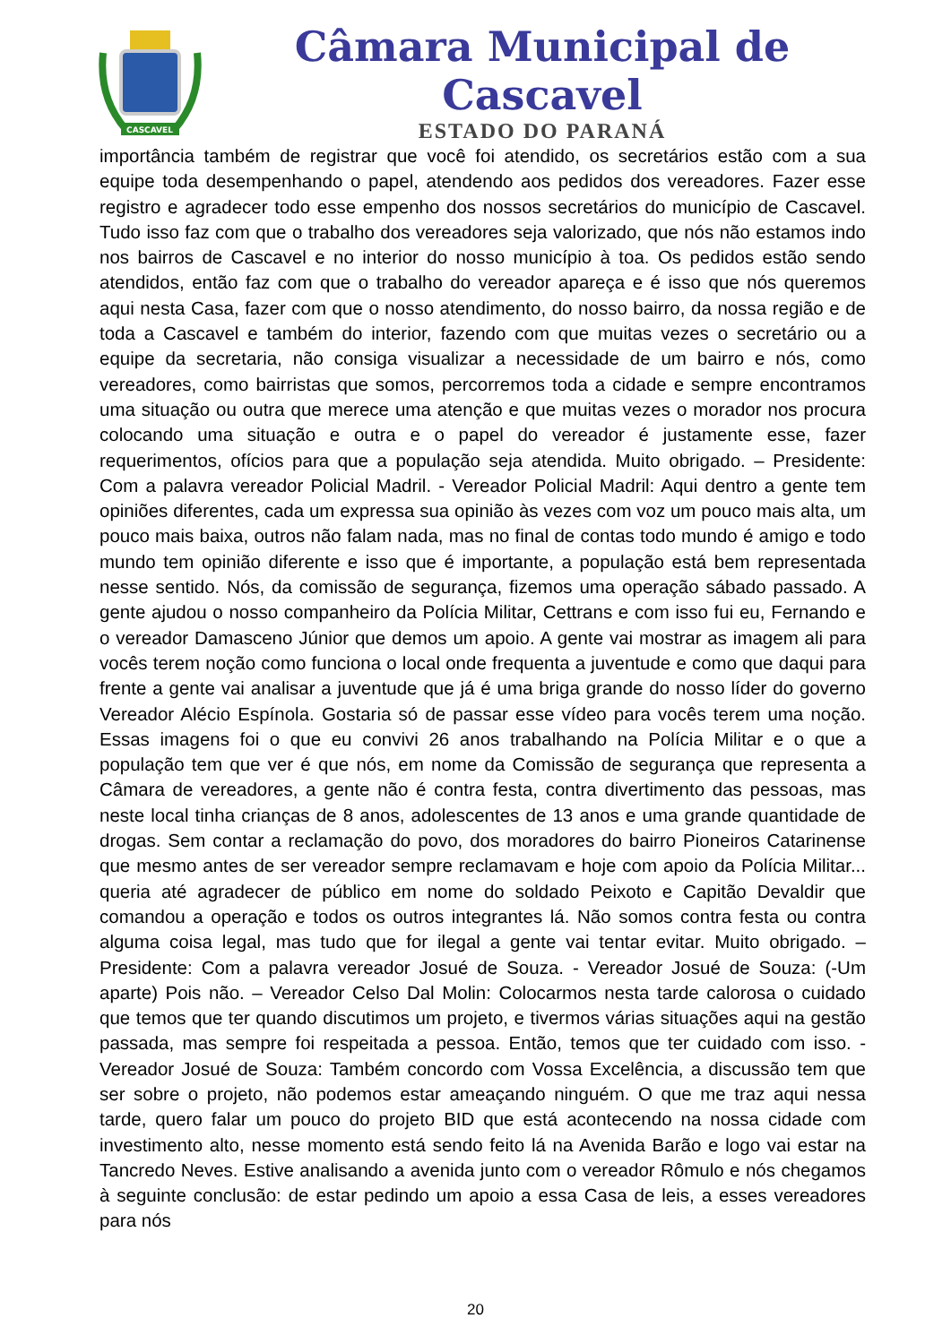CASCAVEL
Câmara Municipal de Cascavel
ESTADO DO PARANÁ
importância também de registrar que você foi atendido, os secretários estão com a sua equipe toda desempenhando o papel, atendendo aos pedidos dos vereadores. Fazer esse registro e agradecer todo esse empenho dos nossos secretários do município de Cascavel. Tudo isso faz com que o trabalho dos vereadores seja valorizado, que nós não estamos indo nos bairros de Cascavel e no interior do nosso município à toa. Os pedidos estão sendo atendidos, então faz com que o trabalho do vereador apareça e é isso que nós queremos aqui nesta Casa, fazer com que o nosso atendimento, do nosso bairro, da nossa região e de toda a Cascavel e também do interior, fazendo com que muitas vezes o secretário ou a equipe da secretaria, não consiga visualizar a necessidade de um bairro e nós, como vereadores, como bairristas que somos, percorremos toda a cidade e sempre encontramos uma situação ou outra que merece uma atenção e que muitas vezes o morador nos procura colocando uma situação e outra e o papel do vereador é justamente esse, fazer requerimentos, ofícios para que a população seja atendida. Muito obrigado. – Presidente: Com a palavra vereador Policial Madril. - Vereador Policial Madril: Aqui dentro a gente tem opiniões diferentes, cada um expressa sua opinião às vezes com voz um pouco mais alta, um pouco mais baixa, outros não falam nada, mas no final de contas todo mundo é amigo e todo mundo tem opinião diferente e isso que é importante, a população está bem representada nesse sentido. Nós, da comissão de segurança, fizemos uma operação sábado passado. A gente ajudou o nosso companheiro da Polícia Militar, Cettrans e com isso fui eu, Fernando e o vereador Damasceno Júnior que demos um apoio. A gente vai mostrar as imagem ali para vocês terem noção como funciona o local onde frequenta a juventude e como que daqui para frente a gente vai analisar a juventude que já é uma briga grande do nosso líder do governo Vereador Alécio Espínola. Gostaria só de passar esse vídeo para vocês terem uma noção. Essas imagens foi o que eu convivi 26 anos trabalhando na Polícia Militar e o que a população tem que ver é que nós, em nome da Comissão de segurança que representa a Câmara de vereadores, a gente não é contra festa, contra divertimento das pessoas, mas neste local tinha crianças de 8 anos, adolescentes de 13 anos e uma grande quantidade de drogas. Sem contar a reclamação do povo, dos moradores do bairro Pioneiros Catarinense que mesmo antes de ser vereador sempre reclamavam e hoje com apoio da Polícia Militar... queria até agradecer de público em nome do soldado Peixoto e Capitão Devaldir que comandou a operação e todos os outros integrantes lá. Não somos contra festa ou contra alguma coisa legal, mas tudo que for ilegal a gente vai tentar evitar. Muito obrigado. – Presidente: Com a palavra vereador Josué de Souza. - Vereador Josué de Souza: (-Um aparte) Pois não. – Vereador Celso Dal Molin: Colocarmos nesta tarde calorosa o cuidado que temos que ter quando discutimos um projeto, e tivermos várias situações aqui na gestão passada, mas sempre foi respeitada a pessoa. Então, temos que ter cuidado com isso. - Vereador Josué de Souza: Também concordo com Vossa Excelência, a discussão tem que ser sobre o projeto, não podemos estar ameaçando ninguém. O que me traz aqui nessa tarde, quero falar um pouco do projeto BID que está acontecendo na nossa cidade com investimento alto, nesse momento está sendo feito lá na Avenida Barão e logo vai estar na Tancredo Neves. Estive analisando a avenida junto com o vereador Rômulo e nós chegamos à seguinte conclusão: de estar pedindo um apoio a essa Casa de leis, a esses vereadores para nós
20